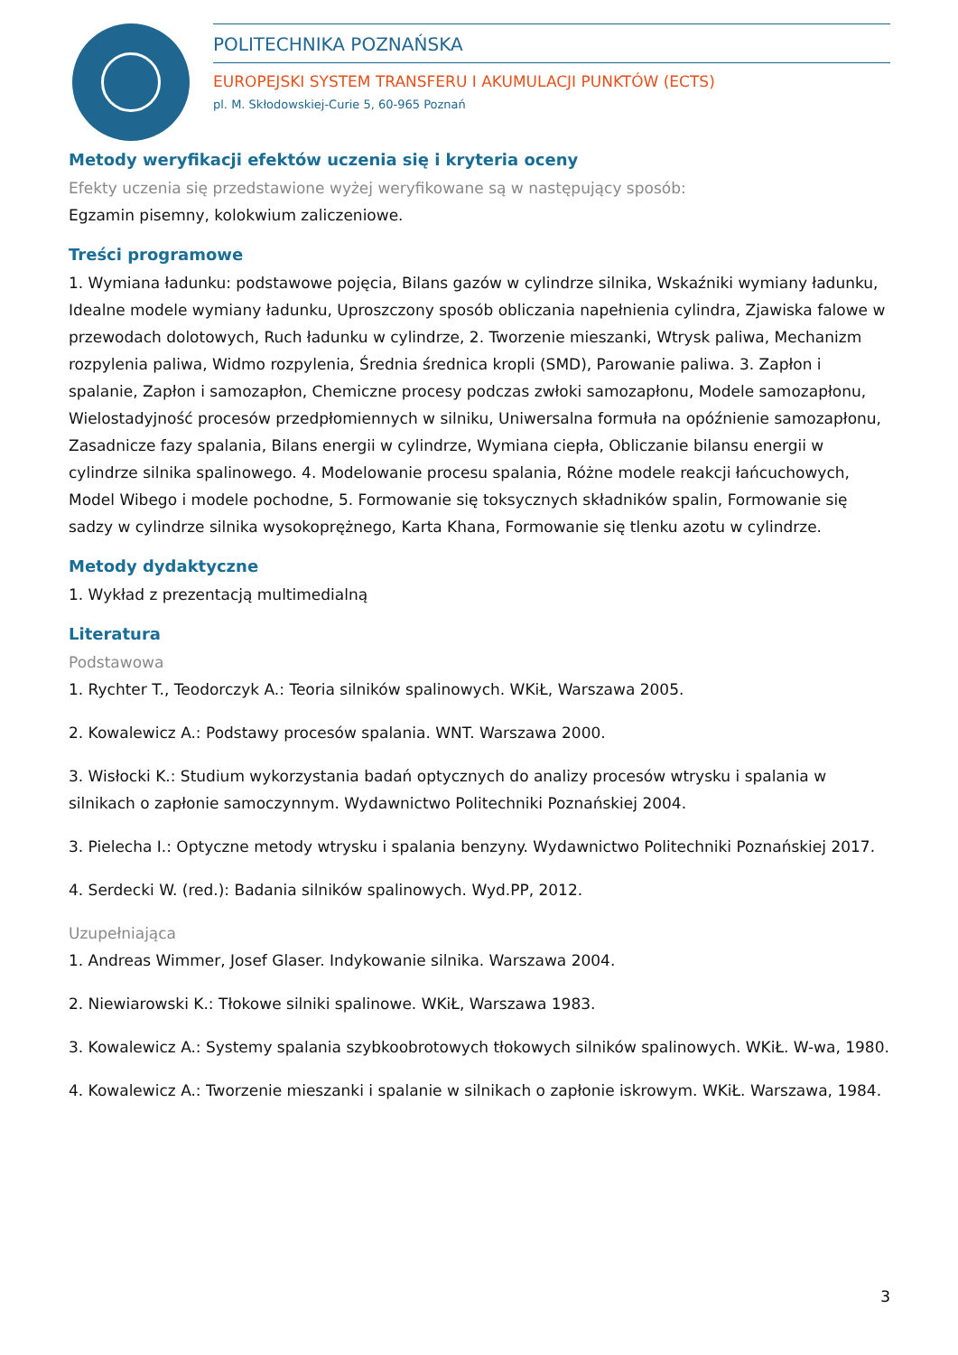POLITECHNIKA POZNAŃSKA
EUROPEJSKI SYSTEM TRANSFERU I AKUMULACJI PUNKTÓW (ECTS)
pl. M. Skłodowskiej-Curie 5, 60-965 Poznań
Metody weryfikacji efektów uczenia się i kryteria oceny
Efekty uczenia się przedstawione wyżej weryfikowane są w następujący sposób:
Egzamin pisemny, kolokwium zaliczeniowe.
Treści programowe
1. Wymiana ładunku: podstawowe pojęcia, Bilans gazów w cylindrze silnika, Wskaźniki wymiany ładunku, Idealne modele wymiany ładunku, Uproszczony sposób obliczania napełnienia cylindra, Zjawiska falowe w przewodach dolotowych, Ruch ładunku w cylindrze, 2. Tworzenie mieszanki, Wtrysk paliwa, Mechanizm rozpylenia paliwa, Widmo rozpylenia, Średnia średnica kropli (SMD), Parowanie paliwa. 3. Zapłon i spalanie, Zapłon i samozapłon, Chemiczne procesy podczas zwłoki samozapłonu, Modele samozapłonu, Wielostadyjność procesów przedpłomiennych w silniku, Uniwersalna formuła na opóźnienie samozapłonu, Zasadnicze fazy spalania, Bilans energii w cylindrze, Wymiana ciepła, Obliczanie bilansu energii w cylindrze silnika spalinowego. 4. Modelowanie procesu spalania, Różne modele reakcji łańcuchowych, Model Wibego i modele pochodne, 5. Formowanie się toksycznych składników spalin, Formowanie się sadzy w cylindrze silnika wysokoprężnego, Karta Khana, Formowanie się tlenku azotu w cylindrze.
Metody dydaktyczne
1. Wykład z prezentacją multimedialną
Literatura
Podstawowa
1. Rychter T., Teodorczyk A.: Teoria silników spalinowych. WKiŁ, Warszawa 2005.
2. Kowalewicz A.: Podstawy procesów spalania. WNT. Warszawa 2000.
3. Wisłocki K.: Studium wykorzystania badań optycznych do analizy procesów wtrysku i spalania w silnikach o zapłonie samoczynnym. Wydawnictwo Politechniki Poznańskiej 2004.
3. Pielecha I.: Optyczne metody wtrysku i spalania benzyny. Wydawnictwo Politechniki Poznańskiej 2017.
4. Serdecki W. (red.): Badania silników spalinowych. Wyd.PP, 2012.
Uzupełniająca
1. Andreas Wimmer, Josef Glaser. Indykowanie silnika. Warszawa 2004.
2. Niewiarowski K.: Tłokowe silniki spalinowe. WKiŁ, Warszawa 1983.
3. Kowalewicz A.: Systemy spalania szybkoobrotowych tłokowych silników spalinowych. WKiŁ. W-wa, 1980.
4. Kowalewicz A.: Tworzenie mieszanki i spalanie w silnikach o zapłonie iskrowym. WKiŁ. Warszawa, 1984.
3